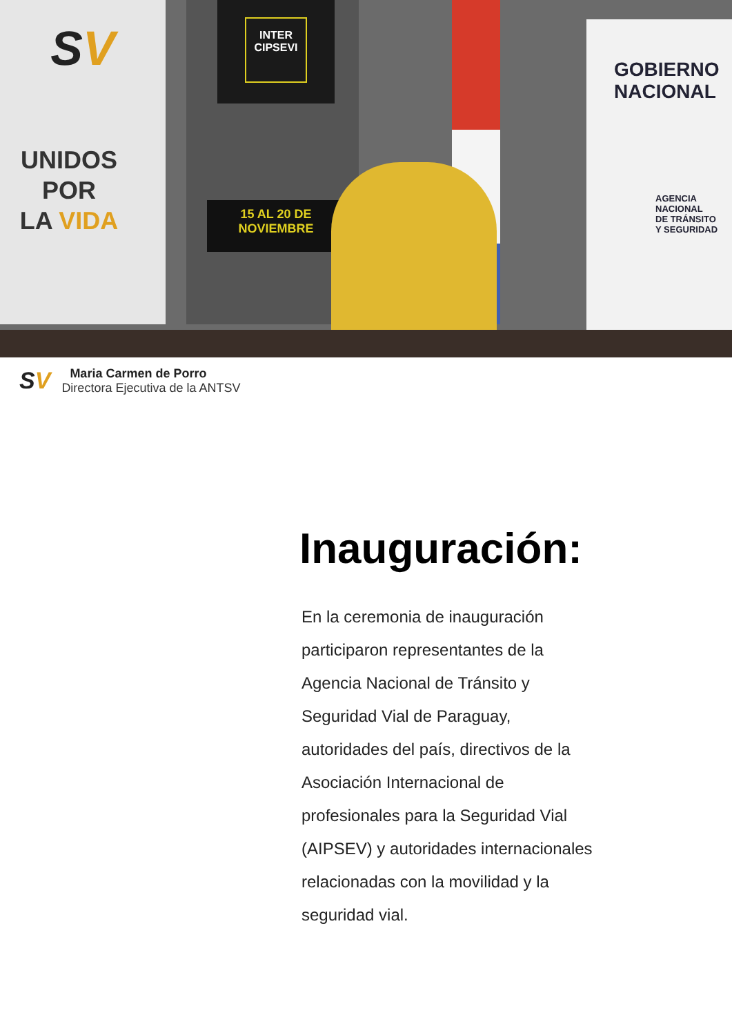SV
UNIDOS
POR
LA VIDA
INTER CIPSEVI
15 AL 20 DE NOVIEMBRE
GOBIERNO
NACIONAL
AGENCIA NACIONAL
DE TRÁNSITO
Y SEGURIDAD
SV
Maria Carmen de Porro
Directora Ejecutiva de la ANTSV
Inauguración:
En la ceremonia de inauguración participaron representantes de la Agencia Nacional de Tránsito y Seguridad Vial de Paraguay, autoridades del país, directivos de la Asociación Internacional de profesionales para la Seguridad Vial (AIPSEV) y autoridades internacionales relacionadas con la movilidad y la seguridad vial.